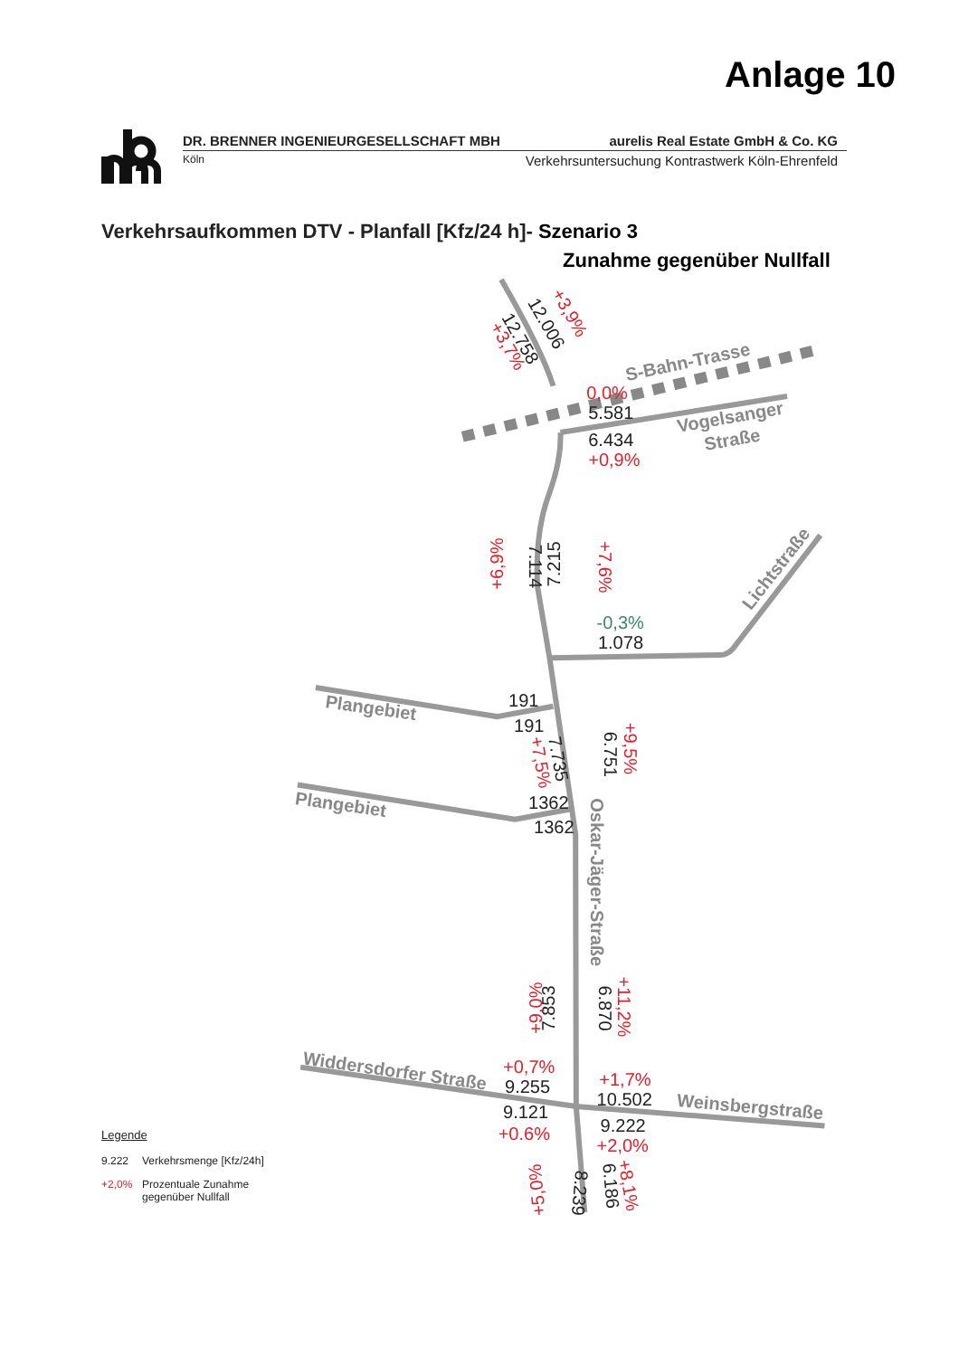Anlage 10
DR. BRENNER INGENIEURGESELLSCHAFT MBH aurelis Real Estate GmbH & Co. KG
Köln Verkehrsuntersuchung Kontrastwerk Köln-Ehrenfeld
Verkehrsaufkommen DTV - Planfall [Kfz/24 h]- Szenario 3
Zunahme gegenüber Nullfall
Legende
9.222 Verkehrsmenge [Kfz/24h]
+2,0% Prozentuale Zunahme
gegenüber Nullfall
S-Bahn-Trasse
Vogelsanger
Straße
Lichtstraße
Plangebiet
Plangebiet
Oskar-Jäger-Straße
Widdersdorfer Straße
Weinsbergstraße
12.006
12.758
5.581
6.434
7.114
7.215
1.078
191
191
7.735
1362
1362
6.751
7.853
6.870
9.255
10.502
9.121
9.222
8.239
6.186
+3,9%
+3,7%
0,0%
+0,9%
+6,9%
+7,6%
+7,5%
+9,5%
+9,0%
+11,2%
+0,7%
+1,7%
+0.6%
+2,0%
+5,0%
+8,1%
-0,3%